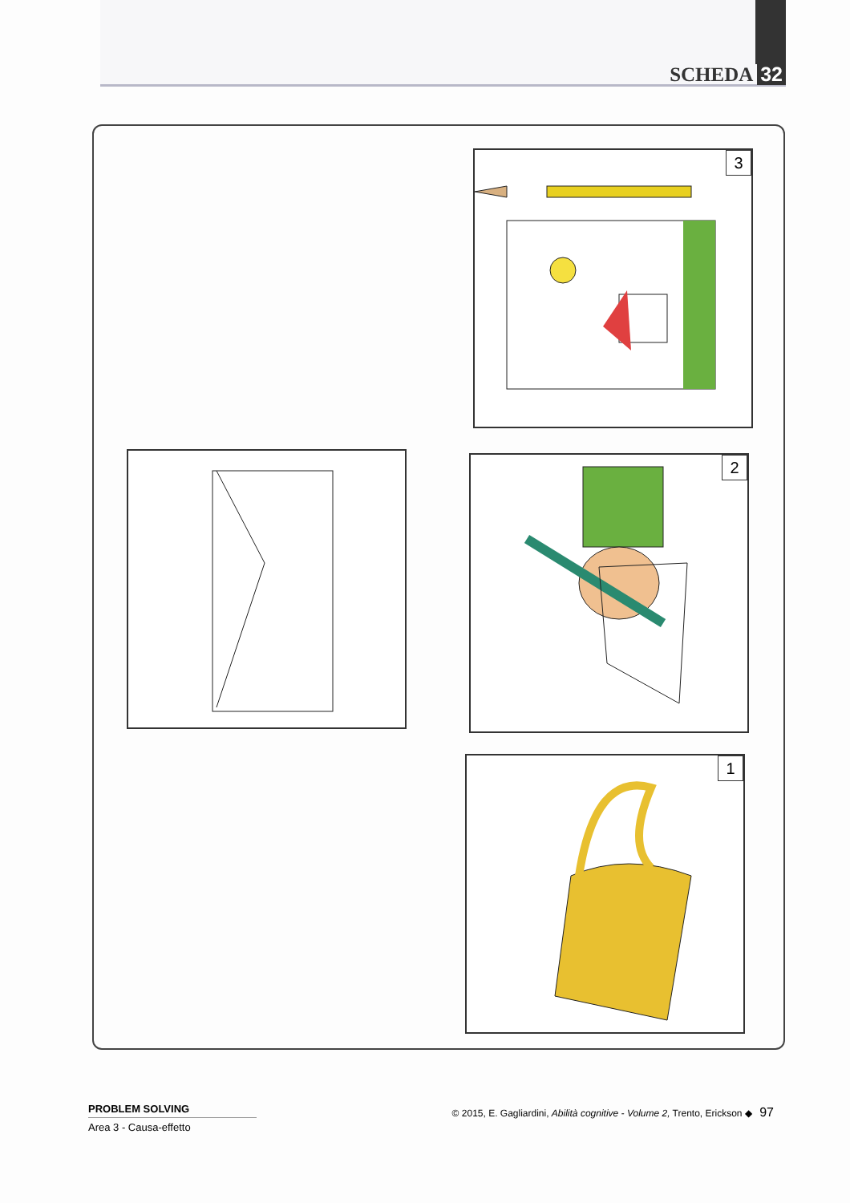SCHEDA 32
3
2
1
PROBLEM SOLVING
Area 3 - Causa-effetto
© 2015, E. Gagliardini, Abilità cognitive - Volume 2, Trento, Erickson ◆ 97